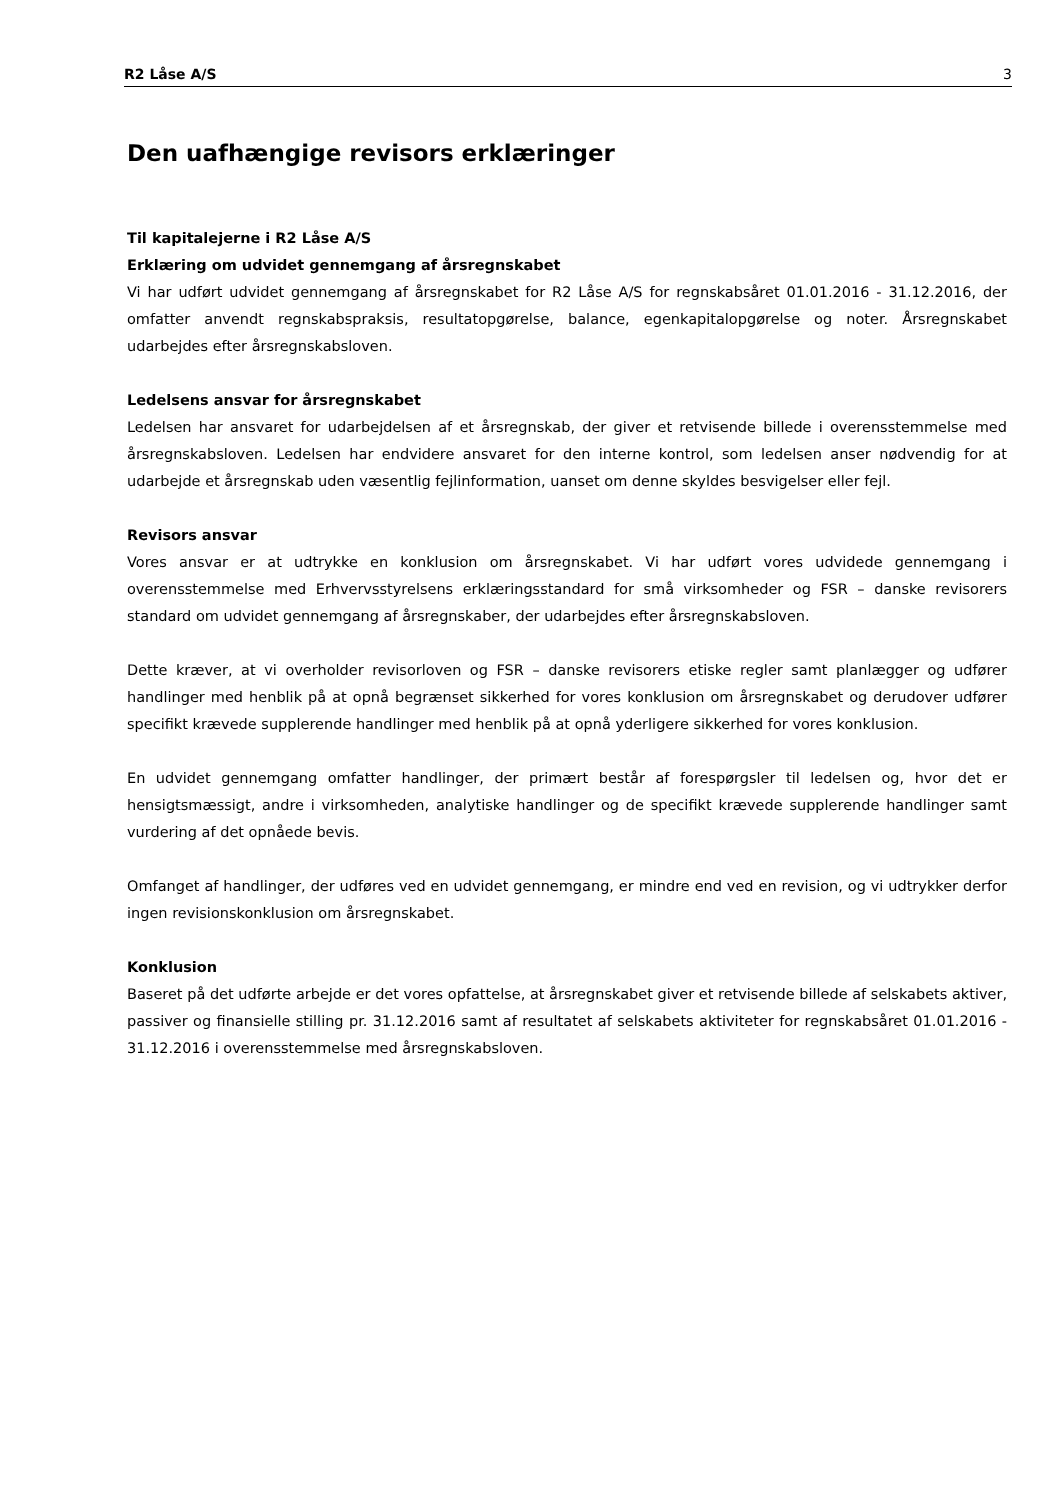R2 Låse A/S 3
Den uafhængige revisors erklæringer
Til kapitalejerne i R2 Låse A/S
Erklæring om udvidet gennemgang af årsregnskabet
Vi har udført udvidet gennemgang af årsregnskabet for R2 Låse A/S for regnskabsåret 01.01.2016 - 31.12.2016, der omfatter anvendt regnskabspraksis, resultatopgørelse, balance, egenkapitalopgørelse og noter. Årsregnskabet udarbejdes efter årsregnskabsloven.
Ledelsens ansvar for årsregnskabet
Ledelsen har ansvaret for udarbejdelsen af et årsregnskab, der giver et retvisende billede i overensstemmelse med årsregnskabsloven. Ledelsen har endvidere ansvaret for den interne kontrol, som ledelsen anser nødvendig for at udarbejde et årsregnskab uden væsentlig fejlinformation, uanset om denne skyldes besvigelser eller fejl.
Revisors ansvar
Vores ansvar er at udtrykke en konklusion om årsregnskabet. Vi har udført vores udvidede gennemgang i overensstemmelse med Erhvervsstyrelsens erklæringsstandard for små virksomheder og FSR – danske revisorers standard om udvidet gennemgang af årsregnskaber, der udarbejdes efter årsregnskabsloven.
Dette kræver, at vi overholder revisorloven og FSR – danske revisorers etiske regler samt planlægger og udfører handlinger med henblik på at opnå begrænset sikkerhed for vores konklusion om årsregnskabet og derudover udfører specifikt krævede supplerende handlinger med henblik på at opnå yderligere sikkerhed for vores konklusion.
En udvidet gennemgang omfatter handlinger, der primært består af forespørgsler til ledelsen og, hvor det er hensigtsmæssigt, andre i virksomheden, analytiske handlinger og de specifikt krævede supplerende handlinger samt vurdering af det opnåede bevis.
Omfanget af handlinger, der udføres ved en udvidet gennemgang, er mindre end ved en revision, og vi udtrykker derfor ingen revisionskonklusion om årsregnskabet.
Konklusion
Baseret på det udførte arbejde er det vores opfattelse, at årsregnskabet giver et retvisende billede af selskabets aktiver, passiver og finansielle stilling pr. 31.12.2016 samt af resultatet af selskabets aktiviteter for regnskabsåret 01.01.2016 - 31.12.2016 i overensstemmelse med årsregnskabsloven.